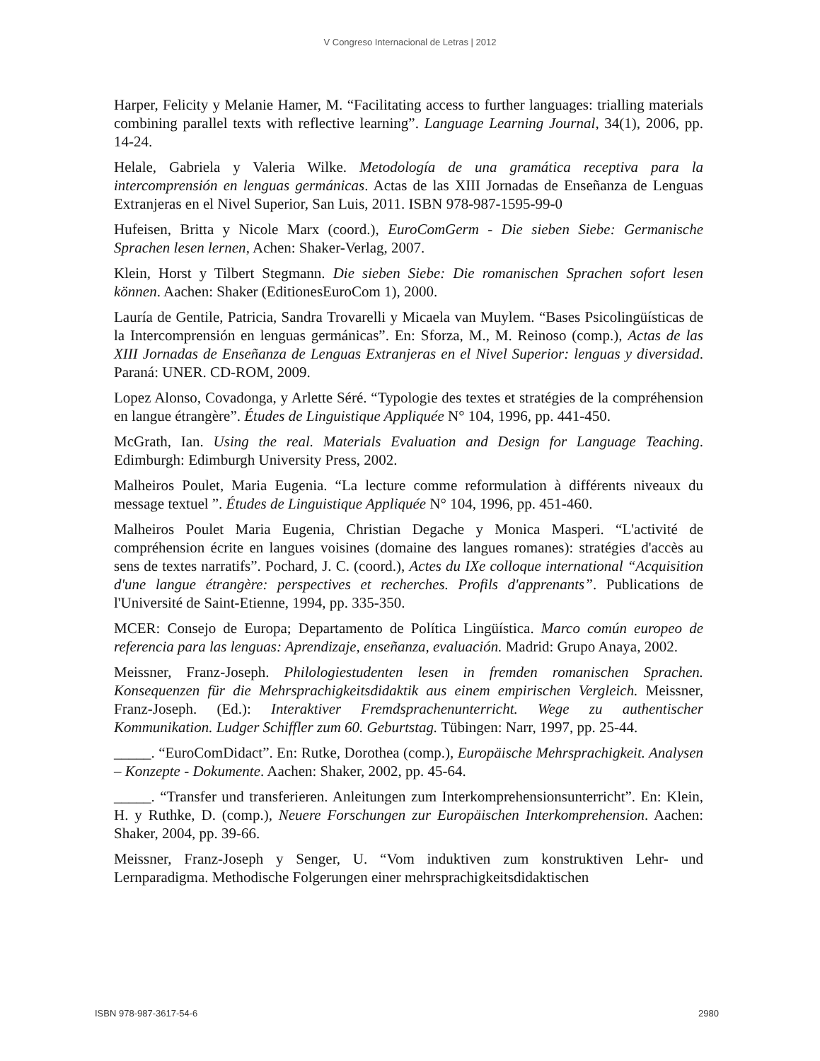V Congreso Internacional de Letras | 2012
Harper, Felicity y Melanie Hamer, M. “Facilitating access to further languages: trialling materials combining parallel texts with reflective learning”. Language Learning Journal, 34(1), 2006, pp. 14-24.
Helale, Gabriela y Valeria Wilke. Metodología de una gramática receptiva para la intercomprensión en lenguas germánicas. Actas de las XIII Jornadas de Enseñanza de Lenguas Extranjeras en el Nivel Superior, San Luis, 2011. ISBN 978-987-1595-99-0
Hufeisen, Britta y Nicole Marx (coord.), EuroComGerm - Die sieben Siebe: Germanische Sprachen lesen lernen, Achen: Shaker-Verlag, 2007.
Klein, Horst y Tilbert Stegmann. Die sieben Siebe: Die romanischen Sprachen sofort lesen können. Aachen: Shaker (EditionesEuroCom 1), 2000.
Lauría de Gentile, Patricia, Sandra Trovarelli y Micaela van Muylem. “Bases Psicolingüísticas de la Intercomprensión en lenguas germánicas”. En: Sforza, M., M. Reinoso (comp.), Actas de las XIII Jornadas de Enseñanza de Lenguas Extranjeras en el Nivel Superior: lenguas y diversidad. Paraná: UNER. CD-ROM, 2009.
Lopez Alonso, Covadonga, y Arlette Séré. “Typologie des textes et stratégies de la compréhension en langue étrangère”. Études de Linguistique Appliquée N° 104, 1996, pp. 441-450.
McGrath, Ian. Using the real. Materials Evaluation and Design for Language Teaching. Edimburgh: Edimburgh University Press, 2002.
Malheiros Poulet, Maria Eugenia. “La lecture comme reformulation à différents niveaux du message textuel ”. Études de Linguistique Appliquée N° 104, 1996, pp. 451-460.
Malheiros Poulet Maria Eugenia, Christian Degache y Monica Masperi. “L'activité de compréhension écrite en langues voisines (domaine des langues romanes): stratégies d'accès au sens de textes narratifs”. Pochard, J. C. (coord.), Actes du IXe colloque international “Acquisition d'une langue étrangère: perspectives et recherches. Profils d'apprenants”. Publications de l'Université de Saint-Etienne, 1994, pp. 335-350.
MCER: Consejo de Europa; Departamento de Política Lingüística. Marco común europeo de referencia para las lenguas: Aprendizaje, enseñanza, evaluación. Madrid: Grupo Anaya, 2002.
Meissner, Franz-Joseph. Philologiestudenten lesen in fremden romanischen Sprachen. Konsequenzen für die Mehrsprachigkeitsdidaktik aus einem empirischen Vergleich. Meissner, Franz-Joseph. (Ed.): Interaktiver Fremdsprachenunterricht. Wege zu authentischer Kommunikation. Ludger Schiffler zum 60. Geburtstag. Tübingen: Narr, 1997, pp. 25-44.
_____. “EuroComDidact”. En: Rutke, Dorothea (comp.), Europäische Mehrsprachigkeit. Analysen – Konzepte - Dokumente. Aachen: Shaker, 2002, pp. 45-64.
_____. “Transfer und transferieren. Anleitungen zum Interkomprehensionsunterricht”. En: Klein, H. y Ruthke, D. (comp.), Neuere Forschungen zur Europäischen Interkomprehension. Aachen: Shaker, 2004, pp. 39-66.
Meissner, Franz-Joseph y Senger, U. “Vom induktiven zum konstruktiven Lehr- und Lernparadigma. Methodische Folgerungen einer mehrsprachigkeitsdidaktischen
ISBN 978-987-3617-54-6 2980